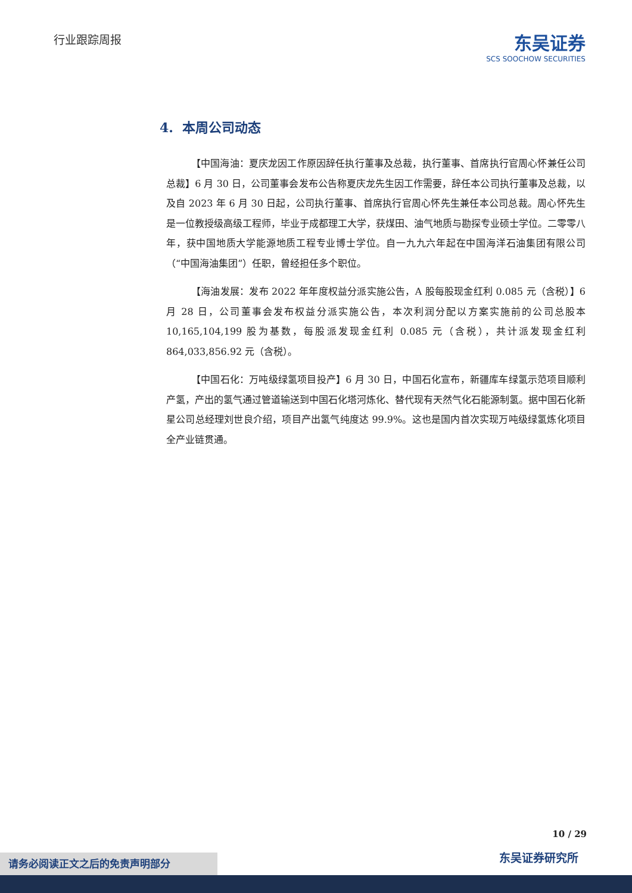行业跟踪周报
东吴证券
SCS SOOCHOW SECURITIES
4. 本周公司动态
【中国海油：夏庆龙因工作原因辞任执行董事及总裁，执行董事、首席执行官周心怀兼任公司总裁】6 月 30 日，公司董事会发布公告称夏庆龙先生因工作需要，辞任本公司执行董事及总裁，以及自 2023 年 6 月 30 日起，公司执行董事、首席执行官周心怀先生兼任本公司总裁。周心怀先生是一位教授级高级工程师，毕业于成都理工大学，获煤田、油气地质与勘探专业硕士学位。二零零八年，获中国地质大学能源地质工程专业博士学位。自一九九六年起在中国海洋石油集团有限公司（“中国海油集团”）任职，曾经担任多个职位。
【海油发展：发布 2022 年年度权益分派实施公告，A 股每股现金红利 0.085 元（含税）】6 月 28 日，公司董事会发布权益分派实施公告，本次利润分配以方案实施前的公司总股本 10,165,104,199 股为基数，每股派发现金红利 0.085 元（含税），共计派发现金红利 864,033,856.92 元（含税）。
【中国石化：万吨级绿氢项目投产】6 月 30 日，中国石化宣布，新疆库车绿氢示范项目顺利产氢，产出的氢气通过管道输送到中国石化塔河炼化、替代现有天然气化石能源制氢。据中国石化新星公司总经理刘世良介绍，项目产出氢气纯度达 99.9%。这也是国内首次实现万吨级绿氢炼化项目全产业链贯通。
10 / 29
东吴证券研究所 请务必阅读正文之后的免责声明部分